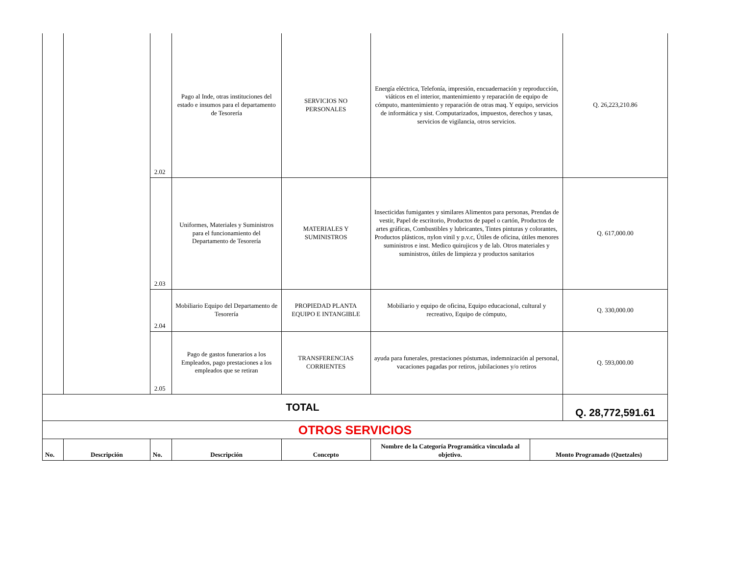| | | 2.02 | Pago al Inde, otras instituciones del estado e insumos para el departamento de Tesorería | SERVICIOS NO PERSONALES | Energía eléctrica, Telefonía, impresión, encuadernación y reproducción, viáticos en el interior, mantenimiento y reparación de equipo de cómputo, mantenimiento y reparación de otras maq. Y equipo, servicios de informática y sist. Computarizados, impuestos, derechos y tasas, servicios de vigilancia, otros servicios. | | Q. 26,223,210.86 |
| | | 2.03 | Uniformes, Materiales y Suministros para el funcionamiento del Departamento de Tesorería | MATERIALES Y SUMINISTROS | Insecticidas fumigantes y similares Alimentos para personas, Prendas de vestir, Papel de escritorio, Productos de papel o cartón, Productos de artes gráficas, Combustibles y lubricantes, Tintes pinturas y colorantes, Productos plásticos, nylon vinil y p.v.c, Útiles de oficina, útiles menores suministros e inst. Medico quirujicos y de lab. Otros materiales y suministros, útiles de limpieza y productos sanitarios | | Q. 617,000.00 |
| | | 2.04 | Mobiliario Equipo del Departamento de Tesorería | PROPIEDAD PLANTA EQUIPO E INTANGIBLE | Mobiliario y equipo de oficina, Equipo educacional, cultural y recreativo, Equipo de cómputo, | | Q. 330,000.00 |
| | | 2.05 | Pago de gastos funerarios a los Empleados, pago prestaciones a los empleados que se retiran | TRANSFERENCIAS CORRIENTES | ayuda para funerales, prestaciones póstumas, indemnización al personal, vacaciones pagadas por retiros, jubilaciones y/o retiros | | Q. 593,000.00 |
| TOTAL | | | | | | | Q. 28,772,591.61 |
| OTROS SERVICIOS | | | | | | | |
| No. | Descripción | No. | Descripción | Concepto | Nombre de la Categoría Programática vinculada al objetivo. | Monto Programado (Quetzales) | |